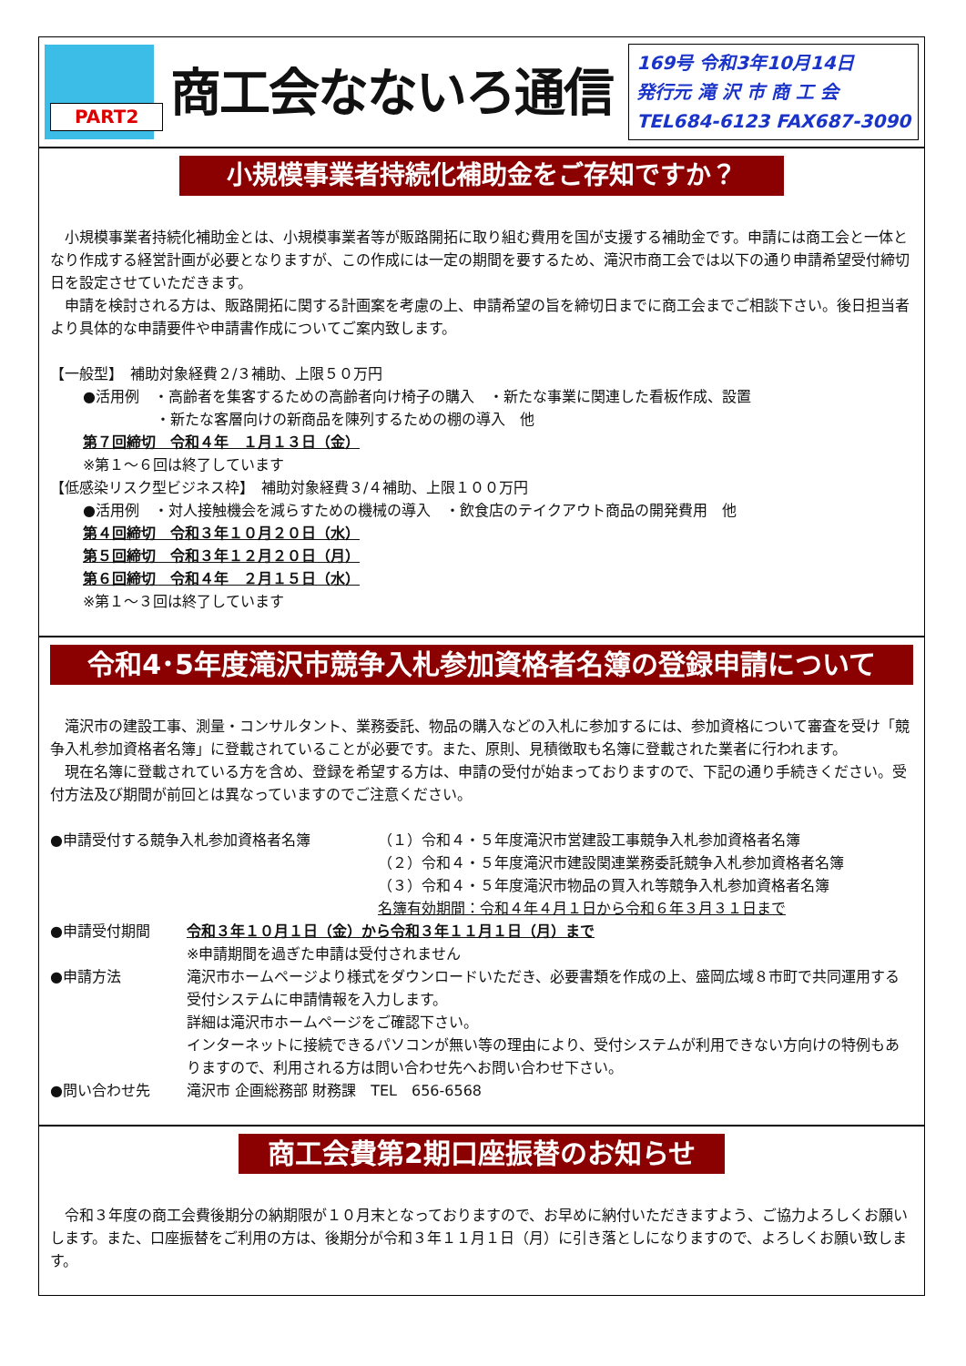PART2
商工会なないろ通信
169号 令和3年10月14日
発行元 滝 沢 市 商 工 会
TEL684-6123 FAX687-3090
小規模事業者持続化補助金をご存知ですか？
小規模事業者持続化補助金とは、小規模事業者等が販路開拓に取り組む費用を国が支援する補助金です。申請には商工会と一体となり作成する経営計画が必要となりますが、この作成には一定の期間を要するため、滝沢市商工会では以下の通り申請希望受付締切日を設定させていただきます。
申請を検討される方は、販路開拓に関する計画案を考慮の上、申請希望の旨を締切日までに商工会までご相談下さい。後日担当者より具体的な申請要件や申請書作成についてご案内致します。
【一般型】　補助対象経費２/３補助、上限５０万円
●活用例　・高齢者を集客するための高齢者向け椅子の購入　・新たな事業に関連した看板作成、設置
　　　　　・新たな客層向けの新商品を陳列するための棚の導入　他
第７回締切　令和４年　１月１３日（金）
※第１～６回は終了しています
【低感染リスク型ビジネス枠】　補助対象経費３/４補助、上限１００万円
●活用例　・対人接触機会を減らすための機械の導入　・飲食店のテイクアウト商品の開発費用　他
第４回締切　令和３年１０月２０日（水）
第５回締切　令和３年１２月２０日（月）
第６回締切　令和４年　２月１５日（水）
※第１～３回は終了しています
令和4･5年度滝沢市競争入札参加資格者名簿の登録申請について
滝沢市の建設工事、測量・コンサルタント、業務委託、物品の購入などの入札に参加するには、参加資格について審査を受け「競争入札参加資格者名簿」に登載されていることが必要です。また、原則、見積徴取も名簿に登載された業者に行われます。
現在名簿に登載されている方を含め、登録を希望する方は、申請の受付が始まっておりますので、下記の通り手続きください。受付方法及び期間が前回とは異なっていますのでご注意ください。
●申請受付する競争入札参加資格者名簿 （１）令和４・５年度滝沢市営建設工事競争入札参加資格者名簿
（２）令和４・５年度滝沢市建設関連業務委託競争入札参加資格者名簿
（３）令和４・５年度滝沢市物品の買入れ等競争入札参加資格者名簿
名簿有効期間：令和４年４月１日から令和６年３月３１日まで
●申請受付期間 令和３年１０月１日（金）から令和３年１１月１日（月）まで
※申請期間を過ぎた申請は受付されません
●申請方法 滝沢市ホームページより様式をダウンロードいただき、必要書類を作成の上、盛岡広域８市町で共同運用する受付システムに申請情報を入力します。
詳細は滝沢市ホームページをご確認下さい。
インターネットに接続できるパソコンが無い等の理由により、受付システムが利用できない方向けの特例もありますので、利用される方は問い合わせ先へお問い合わせ下さい。
●問い合わせ先 滝沢市 企画総務部 財務課　TEL　656-6568
商工会費第2期口座振替のお知らせ
令和３年度の商工会費後期分の納期限が１０月末となっておりますので、お早めに納付いただきますよう、ご協力よろしくお願いします。また、口座振替をご利用の方は、後期分が令和３年１１月１日（月）に引き落としになりますので、よろしくお願い致します。